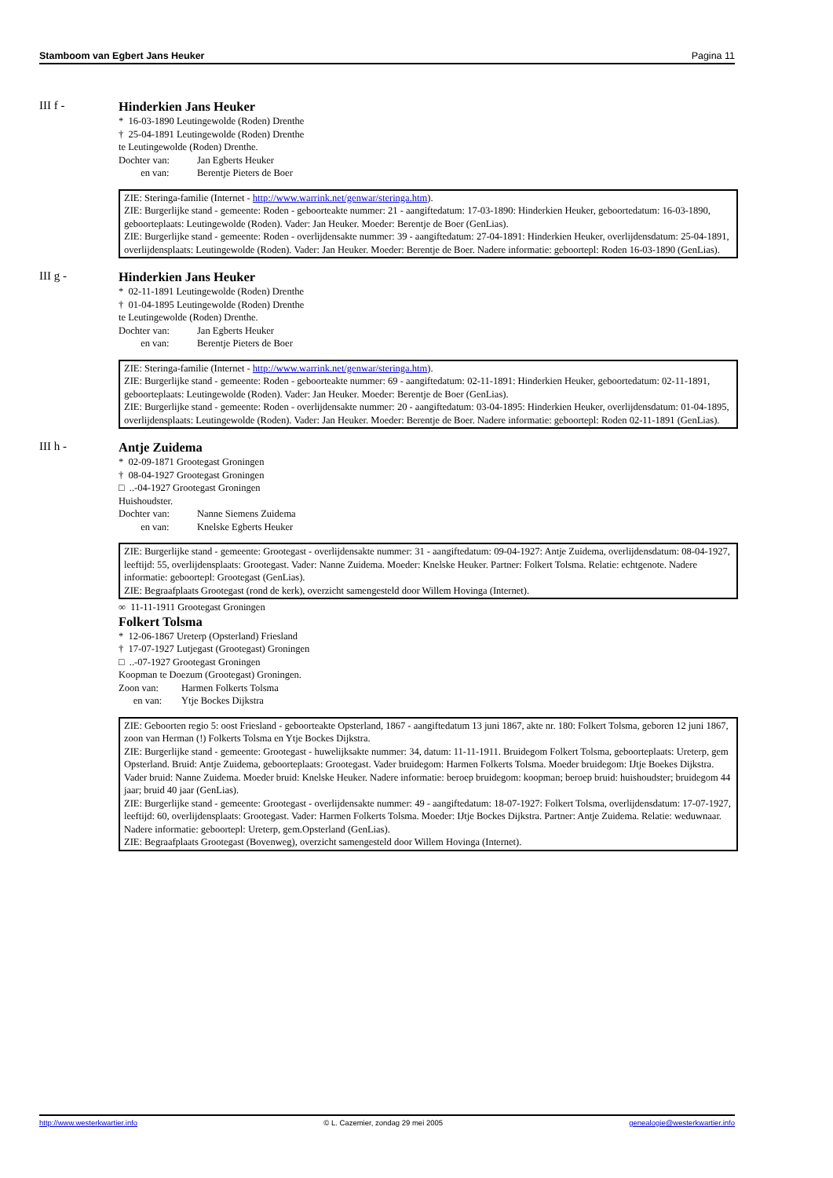Stamboom van Egbert Jans Heuker Pagina 11
III f -
Hinderkien Jans Heuker
* 16-03-1890 Leutingewolde (Roden) Drenthe
† 25-04-1891 Leutingewolde (Roden) Drenthe
te Leutingewolde (Roden) Drenthe.
Dochter van: Jan Egberts Heuker
en van: Berentje Pieters de Boer
ZIE: Steringa-familie (Internet - http://www.warrink.net/genwar/steringa.htm).
ZIE: Burgerlijke stand - gemeente: Roden - geboorteakte nummer: 21 - aangiftedatum: 17-03-1890: Hinderkien Heuker, geboortedatum: 16-03-1890, geboorteplaats: Leutingewolde (Roden). Vader: Jan Heuker. Moeder: Berentje de Boer (GenLias).
ZIE: Burgerlijke stand - gemeente: Roden - overlijdensakte nummer: 39 - aangiftedatum: 27-04-1891: Hinderkien Heuker, overlijdensdatum: 25-04-1891, overlijdensplaats: Leutingewolde (Roden). Vader: Jan Heuker. Moeder: Berentje de Boer. Nadere informatie: geboortepl: Roden 16-03-1890 (GenLias).
III g -
Hinderkien Jans Heuker
* 02-11-1891 Leutingewolde (Roden) Drenthe
† 01-04-1895 Leutingewolde (Roden) Drenthe
te Leutingewolde (Roden) Drenthe.
Dochter van: Jan Egberts Heuker
en van: Berentje Pieters de Boer
ZIE: Steringa-familie (Internet - http://www.warrink.net/genwar/steringa.htm).
ZIE: Burgerlijke stand - gemeente: Roden - geboorteakte nummer: 69 - aangiftedatum: 02-11-1891: Hinderkien Heuker, geboortedatum: 02-11-1891, geboorteplaats: Leutingewolde (Roden). Vader: Jan Heuker. Moeder: Berentje de Boer (GenLias).
ZIE: Burgerlijke stand - gemeente: Roden - overlijdensakte nummer: 20 - aangiftedatum: 03-04-1895: Hinderkien Heuker, overlijdensdatum: 01-04-1895, overlijdensplaats: Leutingewolde (Roden). Vader: Jan Heuker. Moeder: Berentje de Boer. Nadere informatie: geboortepl: Roden 02-11-1891 (GenLias).
III h -
Antje Zuidema
* 02-09-1871 Grootegast Groningen
† 08-04-1927 Grootegast Groningen
□ ..-04-1927 Grootegast Groningen
Huishoudster.
Dochter van: Nanne Siemens Zuidema
en van: Knelske Egberts Heuker
ZIE: Burgerlijke stand - gemeente: Grootegast - overlijdensakte nummer: 31 - aangiftedatum: 09-04-1927: Antje Zuidema, overlijdensdatum: 08-04-1927, leeftijd: 55, overlijdensplaats: Grootegast. Vader: Nanne Zuidema. Moeder: Knelske Heuker. Partner: Folkert Tolsma. Relatie: echtgenote. Nadere informatie: geboortepl: Grootegast (GenLias).
ZIE: Begraafplaats Grootegast (rond de kerk), overzicht samengesteld door Willem Hovinga (Internet).
∞ 11-11-1911 Grootegast Groningen
Folkert Tolsma
* 12-06-1867 Ureterp (Opsterland) Friesland
† 17-07-1927 Lutjegast (Grootegast) Groningen
□ ..-07-1927 Grootegast Groningen
Koopman te Doezum (Grootegast) Groningen.
Zoon van: Harmen Folkerts Tolsma
en van: Ytje Bockes Dijkstra
ZIE: Geboorten regio 5: oost Friesland - geboorteakte Opsterland, 1867 - aangiftedatum 13 juni 1867, akte nr. 180: Folkert Tolsma, geboren 12 juni 1867, zoon van Herman (!) Folkerts Tolsma en Ytje Bockes Dijkstra.
ZIE: Burgerlijke stand - gemeente: Grootegast - huwelijksakte nummer: 34, datum: 11-11-1911. Bruidegom Folkert Tolsma, geboorteplaats: Ureterp, gem Opsterland. Bruid: Antje Zuidema, geboorteplaats: Grootegast. Vader bruidegom: Harmen Folkerts Tolsma. Moeder bruidegom: IJtje Boekes Dijkstra. Vader bruid: Nanne Zuidema. Moeder bruid: Knelske Heuker. Nadere informatie: beroep bruidegom: koopman; beroep bruid: huishoudster; bruidegom 44 jaar; bruid 40 jaar (GenLias).
ZIE: Burgerlijke stand - gemeente: Grootegast - overlijdensakte nummer: 49 - aangiftedatum: 18-07-1927: Folkert Tolsma, overlijdensdatum: 17-07-1927, leeftijd: 60, overlijdensplaats: Grootegast. Vader: Harmen Folkerts Tolsma. Moeder: IJtje Bockes Dijkstra. Partner: Antje Zuidema. Relatie: weduwnaar.
Nadere informatie: geboortepl: Ureterp, gem.Opsterland (GenLias).
ZIE: Begraafplaats Grootegast (Bovenweg), overzicht samengesteld door Willem Hovinga (Internet).
http://www.westerkwartier.info © L. Cazemier, zondag 29 mei 2005 genealogie@westerkwartier.info